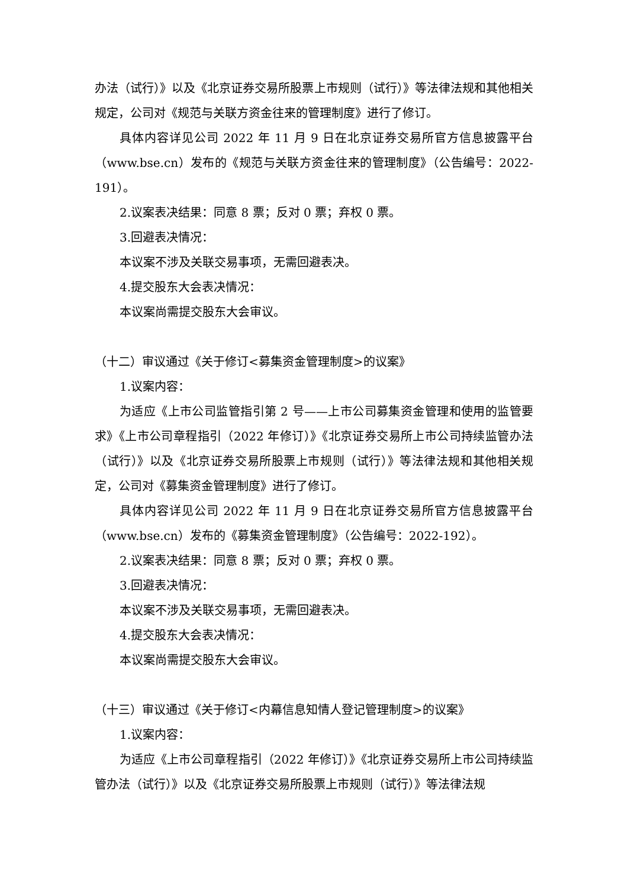办法（试行）》以及《北京证券交易所股票上市规则（试行）》等法律法规和其他相关规定，公司对《规范与关联方资金往来的管理制度》进行了修订。
具体内容详见公司 2022 年 11 月 9 日在北京证券交易所官方信息披露平台（www.bse.cn）发布的《规范与关联方资金往来的管理制度》（公告编号：2022-191）。
2.议案表决结果：同意 8 票；反对 0 票；弃权 0 票。
3.回避表决情况：
本议案不涉及关联交易事项，无需回避表决。
4.提交股东大会表决情况：
本议案尚需提交股东大会审议。
（十二）审议通过《关于修订<募集资金管理制度>的议案》
1.议案内容：
为适应《上市公司监管指引第 2 号——上市公司募集资金管理和使用的监管要求》《上市公司章程指引（2022 年修订）》《北京证券交易所上市公司持续监管办法（试行）》以及《北京证券交易所股票上市规则（试行）》等法律法规和其他相关规定，公司对《募集资金管理制度》进行了修订。
具体内容详见公司 2022 年 11 月 9 日在北京证券交易所官方信息披露平台（www.bse.cn）发布的《募集资金管理制度》（公告编号：2022-192）。
2.议案表决结果：同意 8 票；反对 0 票；弃权 0 票。
3.回避表决情况：
本议案不涉及关联交易事项，无需回避表决。
4.提交股东大会表决情况：
本议案尚需提交股东大会审议。
（十三）审议通过《关于修订<内幕信息知情人登记管理制度>的议案》
1.议案内容：
为适应《上市公司章程指引（2022 年修订）》《北京证券交易所上市公司持续监管办法（试行）》以及《北京证券交易所股票上市规则（试行）》等法律法规